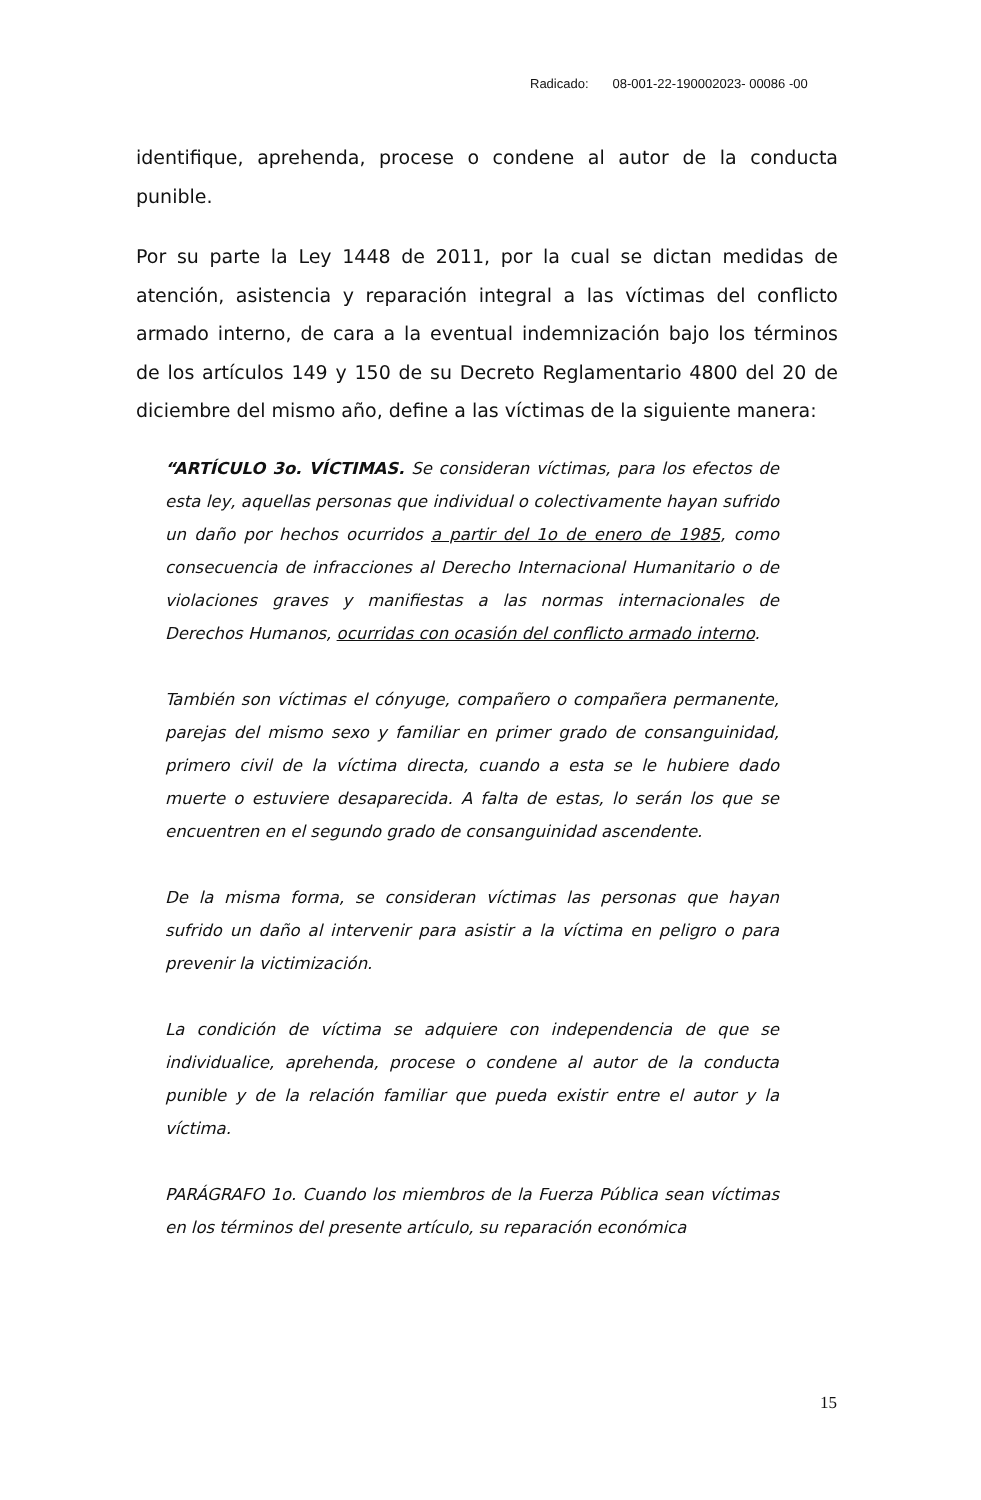Radicado: 08-001-22-190002023- 00086 -00
identifique, aprehenda, procese o condene al autor de la conducta punible.
Por su parte la Ley 1448 de 2011, por la cual se dictan medidas de atención, asistencia y reparación integral a las víctimas del conflicto armado interno, de cara a la eventual indemnización bajo los términos de los artículos 149 y 150 de su Decreto Reglamentario 4800 del 20 de diciembre del mismo año, define a las víctimas de la siguiente manera:
“ARTÍCULO 3o. VÍCTIMAS. Se consideran víctimas, para los efectos de esta ley, aquellas personas que individual o colectivamente hayan sufrido un daño por hechos ocurridos a partir del 1o de enero de 1985, como consecuencia de infracciones al Derecho Internacional Humanitario o de violaciones graves y manifiestas a las normas internacionales de Derechos Humanos, ocurridas con ocasión del conflicto armado interno.
También son víctimas el cónyuge, compañero o compañera permanente, parejas del mismo sexo y familiar en primer grado de consanguinidad, primero civil de la víctima directa, cuando a esta se le hubiere dado muerte o estuviere desaparecida. A falta de estas, lo serán los que se encuentren en el segundo grado de consanguinidad ascendente.
De la misma forma, se consideran víctimas las personas que hayan sufrido un daño al intervenir para asistir a la víctima en peligro o para prevenir la victimización.
La condición de víctima se adquiere con independencia de que se individualice, aprehenda, procese o condene al autor de la conducta punible y de la relación familiar que pueda existir entre el autor y la víctima.
PARÁGRAFO 1o. Cuando los miembros de la Fuerza Pública sean víctimas en los términos del presente artículo, su reparación económica
15